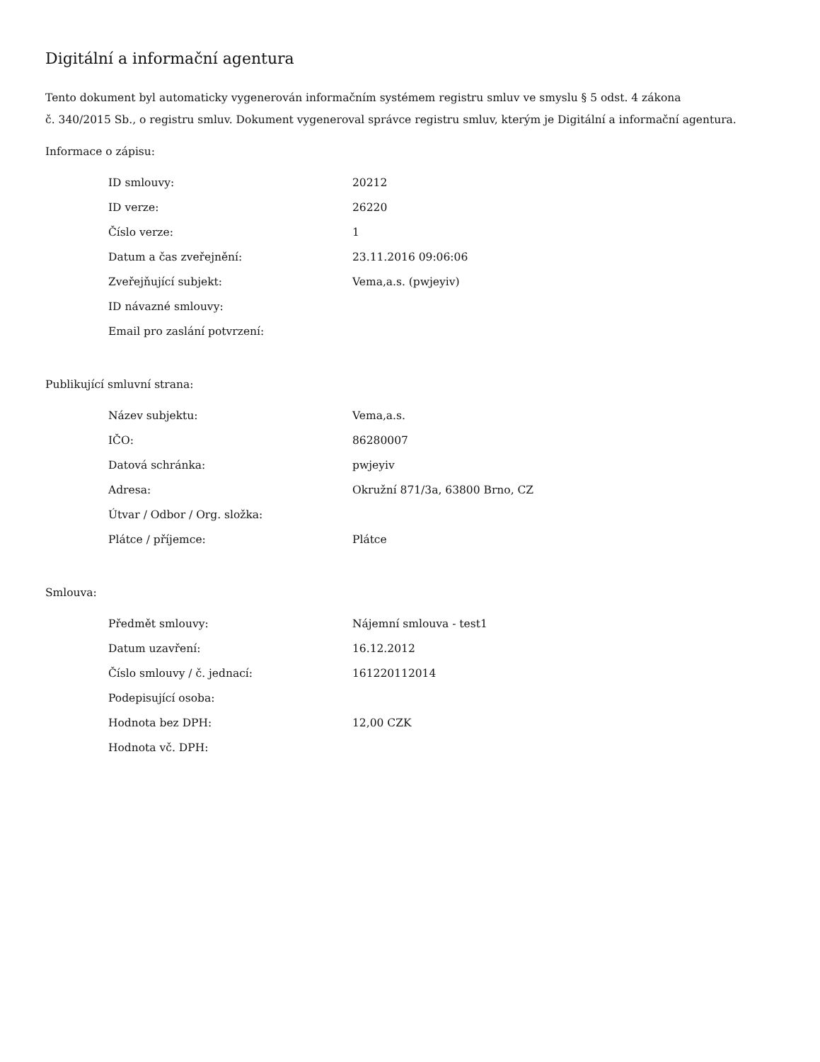Digitální a informační agentura
Tento dokument byl automaticky vygenerován informačním systémem registru smluv ve smyslu § 5 odst. 4 zákona
č. 340/2015 Sb., o registru smluv. Dokument vygeneroval správce registru smluv, kterým je Digitální a informační agentura.
Informace o zápisu:
| ID smlouvy: | 20212 |
| ID verze: | 26220 |
| Číslo verze: | 1 |
| Datum a čas zveřejnění: | 23.11.2016 09:06:06 |
| Zveřejňující subjekt: | Vema,a.s. (pwjeyiv) |
| ID návazné smlouvy: | |
| Email pro zaslání potvrzení: | |
Publikující smluvní strana:
| Název subjektu: | Vema,a.s. |
| IČO: | 86280007 |
| Datová schránka: | pwjeyiv |
| Adresa: | Okružní 871/3a, 63800 Brno, CZ |
| Útvar / Odbor / Org. složka: | |
| Plátce / příjemce: | Plátce |
Smlouva:
| Předmět smlouvy: | Nájemní smlouva - test1 |
| Datum uzavření: | 16.12.2012 |
| Číslo smlouvy / č. jednací: | 161220112014 |
| Podepisující osoba: | |
| Hodnota bez DPH: | 12,00 CZK |
| Hodnota vč. DPH: | |